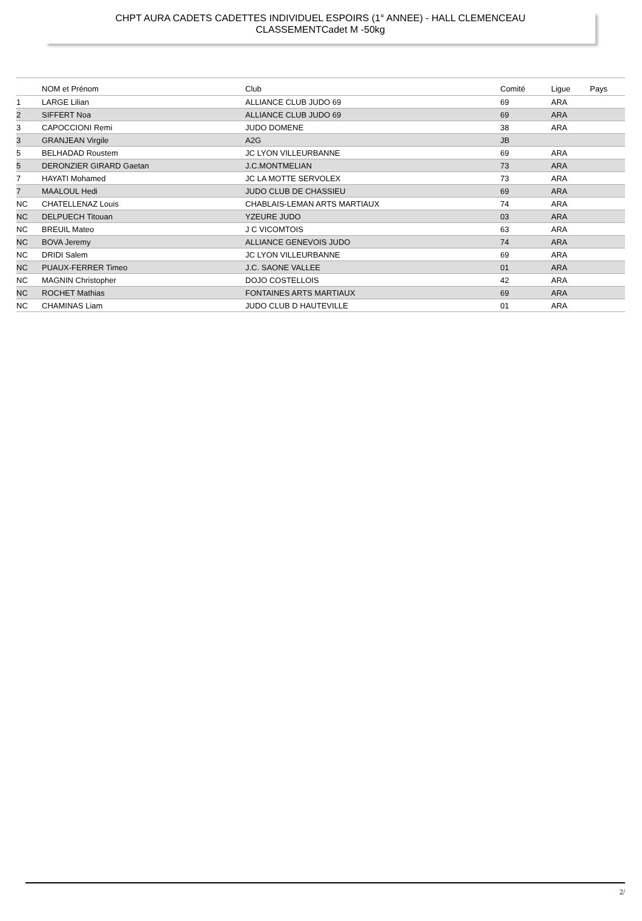CHPT AURA CADETS CADETTES INDIVIDUEL ESPOIRS (1° ANNEE) - HALL CLEMENCEAU
CLASSEMENTCadet M -50kg
| | NOM et Prénom | Club | Comité | Ligue | Pays |
| --- | --- | --- | --- | --- | --- |
| 1 | LARGE Lilian | ALLIANCE CLUB JUDO 69 | 69 | ARA | |
| 2 | SIFFERT Noa | ALLIANCE CLUB JUDO 69 | 69 | ARA | |
| 3 | CAPOCCIONI Remi | JUDO DOMENE | 38 | ARA | |
| 3 | GRANJEAN Virgile | A2G | JB | | |
| 5 | BELHADAD Roustem | JC LYON VILLEURBANNE | 69 | ARA | |
| 5 | DERONZIER GIRARD Gaetan | J.C.MONTMELIAN | 73 | ARA | |
| 7 | HAYATI Mohamed | JC LA MOTTE SERVOLEX | 73 | ARA | |
| 7 | MAALOUL Hedi | JUDO CLUB DE CHASSIEU | 69 | ARA | |
| NC | CHATELLENAZ Louis | CHABLAIS-LEMAN ARTS MARTIAUX | 74 | ARA | |
| NC | DELPUECH Titouan | YZEURE JUDO | 03 | ARA | |
| NC | BREUIL Mateo | J C VICOMTOIS | 63 | ARA | |
| NC | BOVA Jeremy | ALLIANCE GENEVOIS JUDO | 74 | ARA | |
| NC | DRIDI Salem | JC LYON VILLEURBANNE | 69 | ARA | |
| NC | PUAUX-FERRER Timeo | J.C. SAONE VALLEE | 01 | ARA | |
| NC | MAGNIN Christopher | DOJO COSTELLOIS | 42 | ARA | |
| NC | ROCHET Mathias | FONTAINES ARTS MARTIAUX | 69 | ARA | |
| NC | CHAMINAS Liam | JUDO CLUB D HAUTEVILLE | 01 | ARA | |
2/